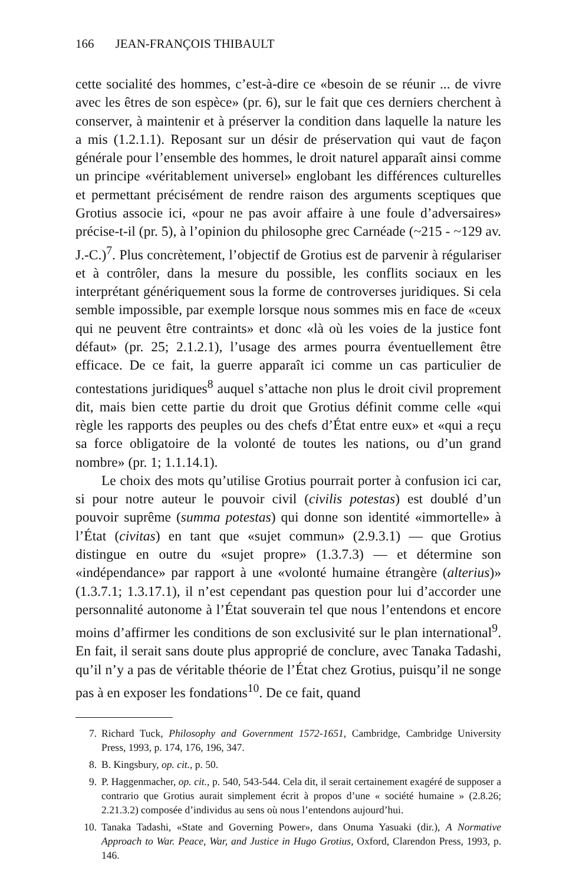166 JEAN-FRANÇOIS THIBAULT
cette socialité des hommes, c’est-à-dire ce «besoin de se réunir ... de vivre avec les êtres de son espèce» (pr. 6), sur le fait que ces derniers cherchent à conserver, à maintenir et à préserver la condition dans laquelle la nature les a mis (1.2.1.1). Reposant sur un désir de préservation qui vaut de façon générale pour l’ensemble des hommes, le droit naturel apparaît ainsi comme un principe «véritablement universel» englobant les différences culturelles et permettant précisément de rendre raison des arguments sceptiques que Grotius associe ici, «pour ne pas avoir affaire à une foule d’adversaires» précise-t-il (pr. 5), à l’opinion du philosophe grec Carnéade (~215 - ~129 av. J.-C.)<sup>7</sup>. Plus concrètement, l’objectif de Grotius est de parvenir à régulariser et à contrôler, dans la mesure du possible, les conflits sociaux en les interprétant génériquement sous la forme de controverses juridiques. Si cela semble impossible, par exemple lorsque nous sommes mis en face de «ceux qui ne peuvent être contraints» et donc «là où les voies de la justice font défaut» (pr. 25; 2.1.2.1), l’usage des armes pourra éventuellement être efficace. De ce fait, la guerre apparaît ici comme un cas particulier de contestations juridiques<sup>8</sup> auquel s’attache non plus le droit civil proprement dit, mais bien cette partie du droit que Grotius définit comme celle «qui règle les rapports des peuples ou des chefs d’État entre eux» et «qui a reçu sa force obligatoire de la volonté de toutes les nations, ou d’un grand nombre» (pr. 1; 1.1.14.1).
Le choix des mots qu’utilise Grotius pourrait porter à confusion ici car, si pour notre auteur le pouvoir civil (civilis potestas) est doublé d’un pouvoir suprême (summa potestas) qui donne son identité «immortelle» à l’État (civitas) en tant que «sujet commun» (2.9.3.1) — que Grotius distingue en outre du «sujet propre» (1.3.7.3) — et détermine son «indépendance» par rapport à une «volonté humaine étrangère (alterius)» (1.3.7.1; 1.3.17.1), il n’est cependant pas question pour lui d’accorder une personnalité autonome à l’État souverain tel que nous l’entendons et encore moins d’affirmer les conditions de son exclusivité sur le plan international<sup>9</sup>. En fait, il serait sans doute plus approprié de conclure, avec Tanaka Tadashi, qu’il n’y a pas de véritable théorie de l’État chez Grotius, puisqu’il ne songe pas à en exposer les fondations<sup>10</sup>. De ce fait, quand
7. Richard Tuck, Philosophy and Government 1572-1651, Cambridge, Cambridge University Press, 1993, p. 174, 176, 196, 347.
8. B. Kingsbury, op. cit., p. 50.
9. P. Haggenmacher, op. cit., p. 540, 543-544. Cela dit, il serait certainement exagéré de supposer a contrario que Grotius aurait simplement écrit à propos d’une « société humaine » (2.8.26; 2.21.3.2) composée d’individus au sens où nous l’entendons aujourd’hui.
10. Tanaka Tadashi, «State and Governing Power», dans Onuma Yasuaki (dir.), A Normative Approach to War. Peace, War, and Justice in Hugo Grotius, Oxford, Clarendon Press, 1993, p. 146.